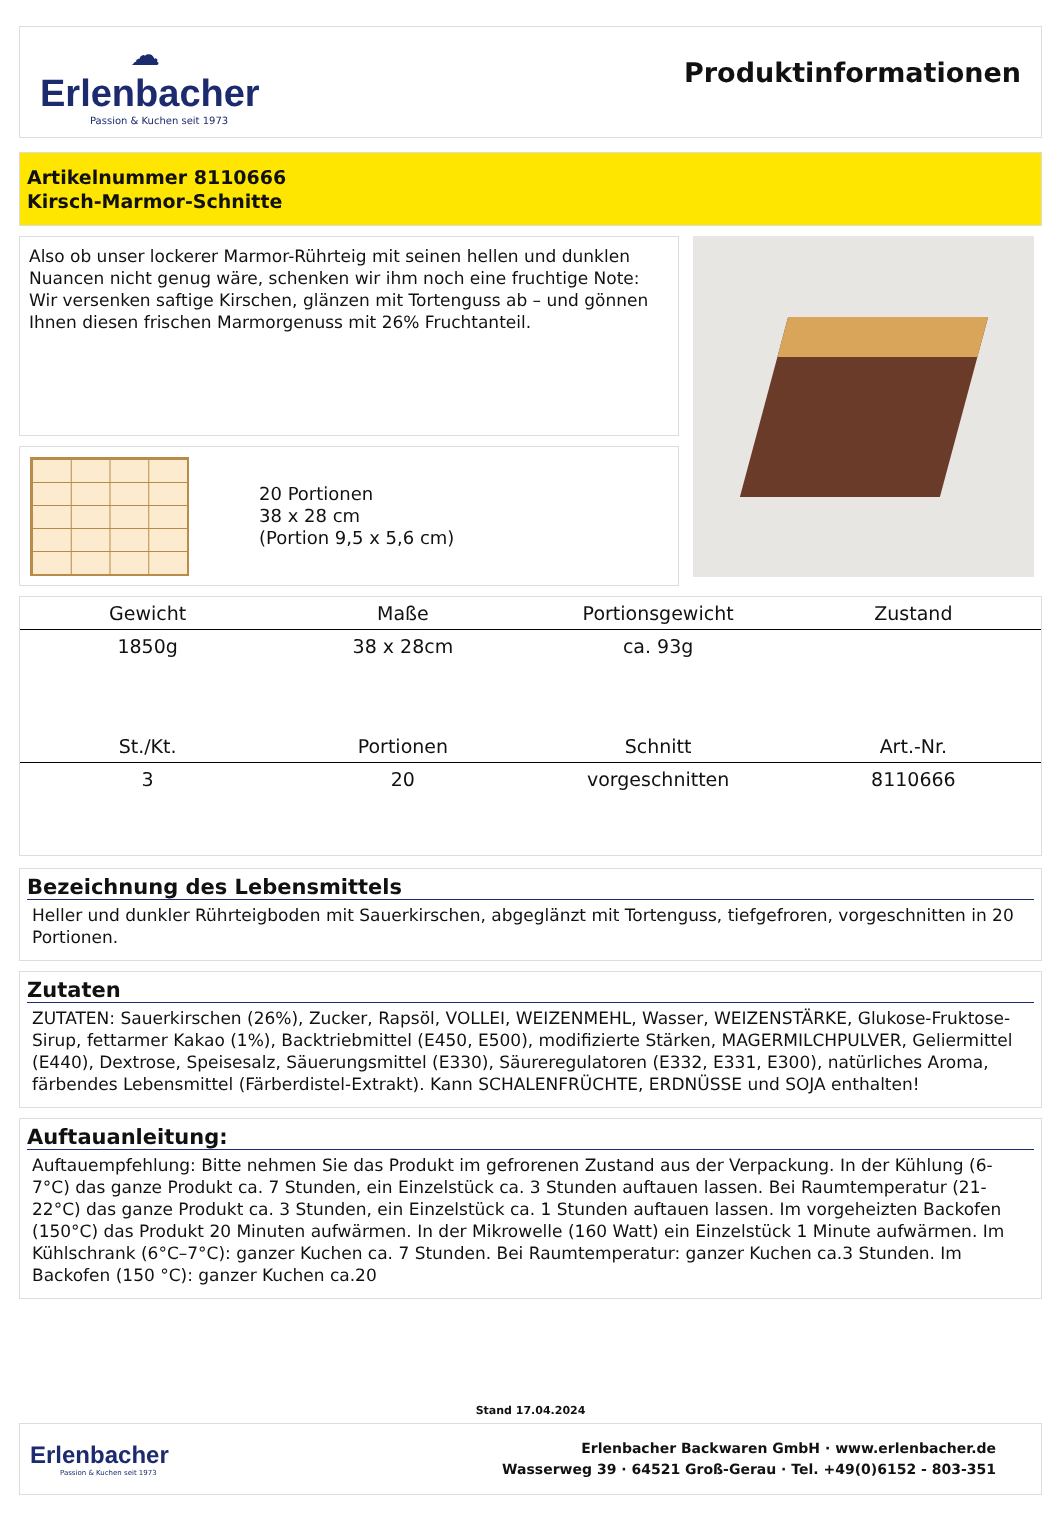☁
Erlenbacher
Passion & Kuchen seit 1973
Produktinformationen
Artikelnummer 8110666
Kirsch-Marmor-Schnitte
Also ob unser lockerer Marmor-Rührteig mit seinen hellen und dunklen Nuancen nicht genug wäre, schenken wir ihm noch eine fruchtige Note: Wir versenken saftige Kirschen, glänzen mit Tortenguss ab – und gönnen Ihnen diesen frischen Marmorgenuss mit 26% Fruchtanteil.
20 Portionen
38 x 28 cm
(Portion 9,5 x 5,6 cm)
| Gewicht | Maße | Portionsgewicht | Zustand |
| --- | --- | --- | --- |
| 1850g | 38 x 28cm | ca. 93g | |
| St./Kt. | Portionen | Schnitt | Art.-Nr. |
| 3 | 20 | vorgeschnitten | 8110666 |
Bezeichnung des Lebensmittels
Heller und dunkler Rührteigboden mit Sauerkirschen, abgeglänzt mit Tortenguss, tiefgefroren, vorgeschnitten in 20 Portionen.
Zutaten
ZUTATEN: Sauerkirschen (26%), Zucker, Rapsöl, VOLLEI, WEIZENMEHL, Wasser, WEIZENSTÄRKE, Glukose-Fruktose-Sirup, fettarmer Kakao (1%), Backtriebmittel (E450, E500), modifizierte Stärken, MAGERMILCHPULVER, Geliermittel (E440), Dextrose, Speisesalz, Säuerungsmittel (E330), Säureregulatoren (E332, E331, E300), natürliches Aroma, färbendes Lebensmittel (Färberdistel-Extrakt). Kann SCHALENFRÜCHTE, ERDNÜSSE und SOJA enthalten!
Auftauanleitung:
Auftauempfehlung: Bitte nehmen Sie das Produkt im gefrorenen Zustand aus der Verpackung. In der Kühlung (6-7°C) das ganze Produkt ca. 7 Stunden, ein Einzelstück ca. 3 Stunden auftauen lassen. Bei Raumtemperatur (21-22°C) das ganze Produkt ca. 3 Stunden, ein Einzelstück ca. 1 Stunden auftauen lassen. Im vorgeheizten Backofen (150°C) das Produkt 20 Minuten aufwärmen. In der Mikrowelle (160 Watt) ein Einzelstück 1 Minute aufwärmen. Im Kühlschrank (6°C–7°C): ganzer Kuchen ca. 7 Stunden. Bei Raumtemperatur: ganzer Kuchen ca.3 Stunden. Im Backofen (150 °C): ganzer Kuchen ca.20
Stand 17.04.2024
Erlenbacher
Passion & Kuchen seit 1973
Erlenbacher Backwaren GmbH · www.erlenbacher.de
Wasserweg 39 · 64521 Groß-Gerau · Tel. +49(0)6152 - 803-351